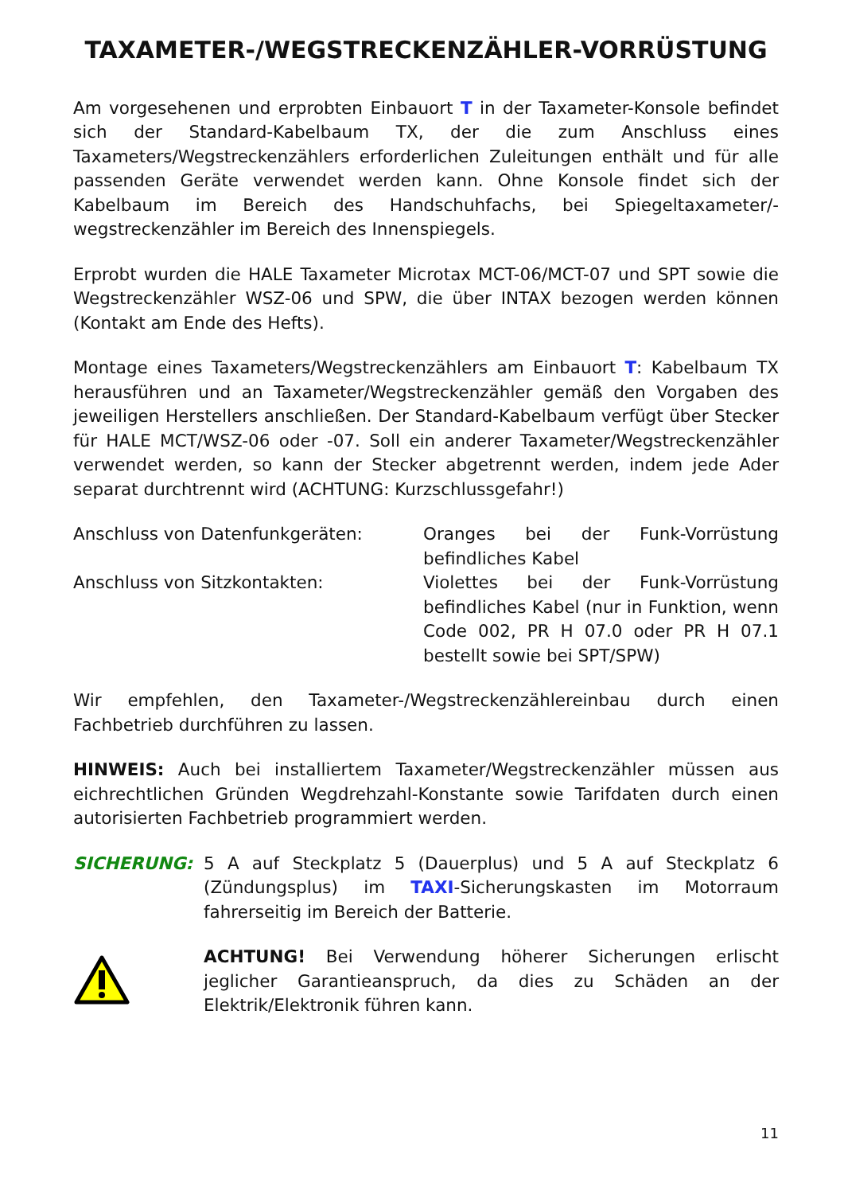TAXAMETER-/WEGSTRECKENZÄHLER-VORRÜSTUNG
Am vorgesehenen und erprobten Einbauort T in der Taxameter-Konsole befindet sich der Standard-Kabelbaum TX, der die zum Anschluss eines Taxameters/Wegstreckenzählers erforderlichen Zuleitungen enthält und für alle passenden Geräte verwendet werden kann. Ohne Konsole findet sich der Kabelbaum im Bereich des Handschuhfachs, bei Spiegeltaxameter/-wegstreckenzähler im Bereich des Innenspiegels.
Erprobt wurden die HALE Taxameter Microtax MCT-06/MCT-07 und SPT sowie die Wegstreckenzähler WSZ-06 und SPW, die über INTAX bezogen werden können (Kontakt am Ende des Hefts).
Montage eines Taxameters/Wegstreckenzählers am Einbauort T: Kabelbaum TX herausführen und an Taxameter/Wegstreckenzähler gemäß den Vorgaben des jeweiligen Herstellers anschließen. Der Standard-Kabelbaum verfügt über Stecker für HALE MCT/WSZ-06 oder -07. Soll ein anderer Taxameter/Wegstreckenzähler verwendet werden, so kann der Stecker abgetrennt werden, indem jede Ader separat durchtrennt wird (ACHTUNG: Kurzschlussgefahr!)
Anschluss von Datenfunkgeräten: Oranges bei der Funk-Vorrüstung befindliches Kabel
Anschluss von Sitzkontakten: Violettes bei der Funk-Vorrüstung befindliches Kabel (nur in Funktion, wenn Code 002, PR H 07.0 oder PR H 07.1 bestellt sowie bei SPT/SPW)
Wir empfehlen, den Taxameter-/Wegstreckenzählereinbau durch einen Fachbetrieb durchführen zu lassen.
HINWEIS: Auch bei installiertem Taxameter/Wegstreckenzähler müssen aus eichrechtlichen Gründen Wegdrehzahl-Konstante sowie Tarifdaten durch einen autorisierten Fachbetrieb programmiert werden.
SICHERUNG: 5 A auf Steckplatz 5 (Dauerplus) und 5 A auf Steckplatz 6 (Zündungsplus) im TAXI-Sicherungskasten im Motorraum fahrerseitig im Bereich der Batterie.
ACHTUNG! Bei Verwendung höherer Sicherungen erlischt jeglicher Garantieanspruch, da dies zu Schäden an der Elektrik/Elektronik führen kann.
11